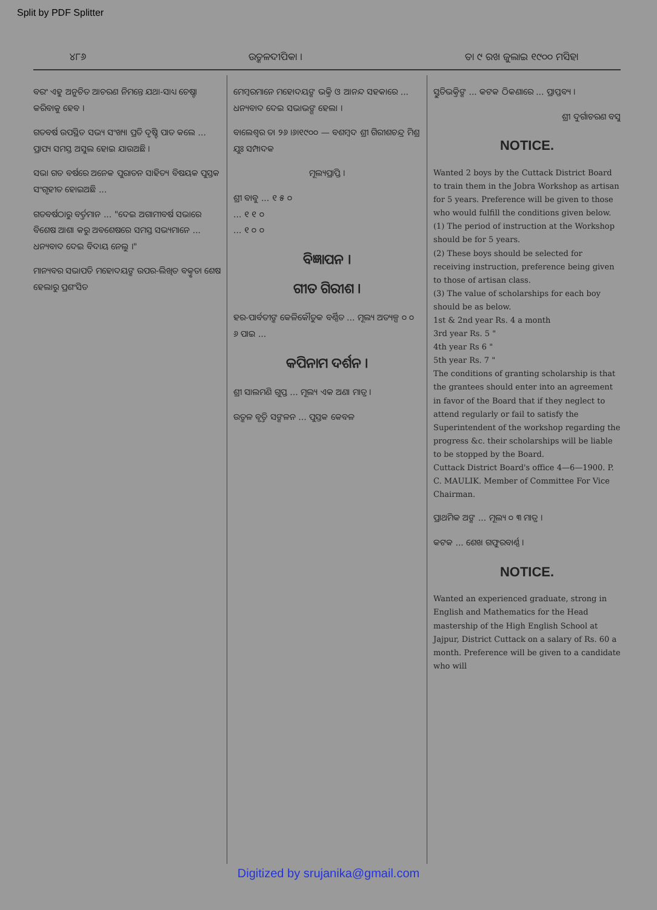Split by PDF Splitter
୪୮୬ ଉତ୍କଳଦୀପିକା । ତା ୯ ରଖ ଜୁଲାଇ ୧୯୦୦ ମସିହା
ବରଂ ଏହୁ ଅନୁଚିତ ଆଚରଣ ନିମନ୍ତେ ଯଥା-ସାଧ୍ୟ ଚେଷ୍ଟା କରିବାକୁ ହେବ ।
ଗତବର୍ଷ ଉପସ୍ଥିତ ସଭ୍ୟ ସଂଖ୍ୟା ପ୍ରତି ଦୃଷ୍ଟି ପାତ କଲେ ... ପ୍ରାପ୍ୟ ସମସ୍ତ ଅସୁଲ ହୋଇ ଯାଉଅଛି ।
ସଭା ଗତ ବର୍ଷରେ ଅନେକ ପୁରାତନ ସାହିତ୍ୟ ବିଷୟକ ପୁସ୍ତକ ସଂଗୃହୀତ ହୋଇଅଛି ...
ଗତବର୍ଷଠାରୁ ବର୍ତ୍ତମାନ ... "ଦେଇ ଅଗାମୀବର୍ଷ ସଭାରେ ବିଶେଷ ଆଶା କରୁ ଅବଶେଷରେ ସମସ୍ତ ସଭ୍ୟମାନେ ... ଧନ୍ୟବାଦ ଦେଇ ବିଦାୟ ନେଲୁ ।"
ମାନ୍ୟବର ସଭାପତି ମହୋଦୟଙ୍କ ଉପର-ଲିଖିତ ବକ୍ତୃତା ଶେଷ ହେଲାରୁ ପ୍ରଶଂସିତ
ମେମ୍ବରମାନେ ମହୋଦୟଙ୍କ ଭକ୍ତି ଓ ଆନନ୍ଦ ସହକାରେ ... ଧନ୍ୟବାଦ ଦେଇ ସଭାଭଙ୍ଗ ହେଲା ।
ବାଲେଶ୍ୱର ତା ୨୬ ।୬।୧୯୦୦ — ବଶମ୍ବଦ ଶ୍ରୀ ଗିରୀଶଚନ୍ଦ୍ର ମିଶ୍ର ଯୁଃ ସମ୍ପାଦକ
ମୂଲ୍ୟପ୍ରାପ୍ତି ।
ଶ୍ରୀ ବାବୁ ... ୧ ୫ ୦
... ୧ ୧ ୦
... ୧ ୦ ୦
ବିଜ୍ଞାପନ ।
ଗୀତ ଗିରୀଶ ।
ହର-ପାର୍ବତୀଙ୍କ କେଳିକୌତୁକ ବର୍ଣ୍ଣିତ ... ମୂଲ୍ୟ ଅତ୍ୟଳ୍ପ ୦ ୦ ୬ ପାଇ ...
କପିନାମ ଦର୍ଶନ ।
ଶ୍ରୀ ସାଲମଣି ଗୁପ୍ତ ... ମୂଲ୍ୟ ଏକ ଅଣା ମାତ୍ର ।
ଉତ୍କଳ ବୃତ୍ତି ସଙ୍କଳନ ... ପୁସ୍ତକ କେବଳ
ସ୍ତୁତିଭକ୍ତିଙ୍କ ... କଟକ ଠିକଣାରେ ... ପ୍ରାପ୍ତବ୍ୟ ।
ଶ୍ରୀ ଦୁର୍ଗାଚରଣ ବସୁ
NOTICE.
Wanted 2 boys by the Cuttack District Board to train them in the Jobra Workshop as artisan for 5 years. Preference will be given to those who would fulfill the conditions given below.
(1) The period of instruction at the Workshop should be for 5 years.
(2) These boys should be selected for receiving instruction, preference being given to those of artisan class.
(3) The value of scholarships for each boy should be as below.
1st & 2nd year Rs. 4 a month
3rd year Rs. 5 "
4th year Rs 6 "
5th year Rs. 7 "
The conditions of granting scholarship is that the grantees should enter into an agreement in favor of the Board that if they neglect to attend regularly or fail to satisfy the Superintendent of the workshop regarding the progress &c. their scholarships will be liable to be stopped by the Board.
Cuttack District Board's office 4—6—1900. P. C. MAULIK. Member of Committee For Vice Chairman.
ପ୍ରାଥମିକ ଅଙ୍କ ... ମୂଲ୍ୟ ୦ ୩ ମାତ୍ର ।
କଟକ ... ଶେଖ ଗଫୁରବାର୍ଣ୍ଣ ।
NOTICE.
Wanted an experienced graduate, strong in English and Mathematics for the Head mastership of the High English School at Jajpur, District Cuttack on a salary of Rs. 60 a month. Preference will be given to a candidate who will
Digitized by srujanika@gmail.com